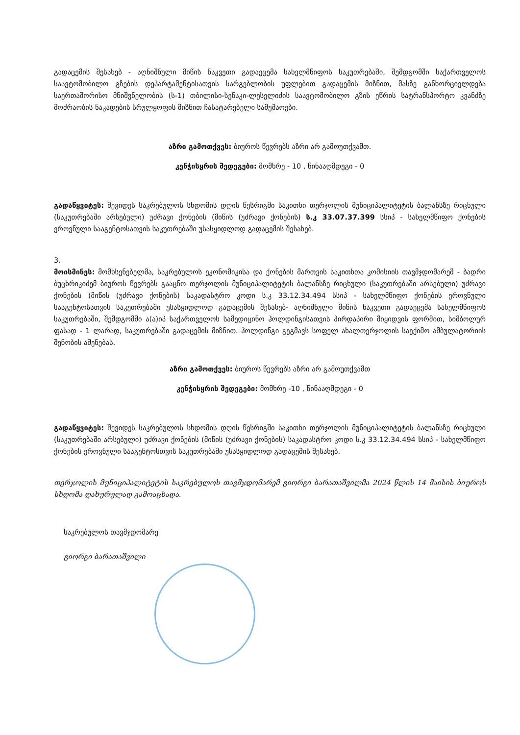გადაცემის შესახებ - აღნიშნული მიწის ნაკვეთი გადაეცემა სახელმწიფოს საკუთრებაში, შემდგომში საქართველოს საავტომობილო გზების დეპარტამენტისათვის სარგებლობის უფლებით გადაცემის მიზნით, მასზე განხორციელდება საერთაშორისო მნიშვნელობის (ს-1) თბილისი-სენაკი-ლესელიძის საავტომობილო გზის ეწრის სატრანსპორტო კვანძზე მოძრაობის ნაკადების სრულყოფის მიზნით ჩასატარებელი სამუშაოები.
აზრი გამოთქვეს: ბიუროს წევრებს აზრი არ გამოუთქვამთ.
კენჭისყრის შედეგები: მომხრე - 10 , წინააღმდეგი - 0
გადაწყვიტეს: შევიდეს საკრებულოს სხდომის დღის წესრიგში საკითხი თერჯოლის მუნიციპალიტეტის ბალანსზე რიცხული (საკუთრებაში არსებული) უძრავი ქონების (მიწის (უძრავი ქონების) ს.კ 33.07.37.399 სსიპ - სახელმწიფო ქონების ეროვნული სააგენტოსათვის საკუთრებაში უსასყიდლოდ გადაცემის შესახებ.
3.
მოისმინეს: მომხსენებელმა, საკრებულოს ეკონომიკისა და ქონების მართვის საკითხთა კომისიის თავმჯდომარემ - ბადრი ბუცხრიკიძემ ბიუროს წევრებს გააცნო თერჯოლის მუნიციპალიტეტის ბალანსზე რიცხული (საკუთრებაში არსებული) უძრავი ქონების (მიწის (უძრავი ქონების) საკადასტრო კოდი ს.კ 33.12.34.494 სსიპ - სახელმწიფო ქონების ეროვნული სააგენტოსათვის საკუთრებაში უსასყიდლოდ გადაცემის შესახებ- აღნიშნული მიწის ნაკვეთი გადაეცემა სახელმწიფოს საკუთრებაში, შემდგომში ა(ა)იპ საქართველოს სამედიცინო ჰოლდინგისათვის პირდაპირი მიყიდვის ფორმით, სიმბოლურ ფასად - 1 ლარად, საკუთრებაში გადაცემის მიზნით. ჰოლდინგი გეგმავს სოფელ ახალთერჯოლის საექიმო ამბულატორიის შენობის აშენებას.
აზრი გამოთქვეს: ბიუროს წევრებს აზრი არ გამოუთქვამთ
კენჭისყრის შედეგები: მომხრე -10 , წინააღმდეგი - 0
გადაწყვიტეს: შევიდეს საკრებულოს სხდომის დღის წესრიგში საკითხი თერჯოლის მუნიციპალიტეტის ბალანსზე რიცხული (საკუთრებაში არსებული) უძრავი ქონების (მიწის (უძრავი ქონების) საკადასტრო კოდი ს.კ 33.12.34.494 სსიპ - სახელმწიფო ქონების ეროვნული სააგენტოსთვის საკუთრებაში უსასყიდლოდ გადაცემის შესახებ.
თერჯოლის მუნიციპალიტეტის საკრებულოს თავმჯდომარემ გიორგი ბარათაშვილმა 2024 წლის 14 მაისის ბიუროს სხდომა დახურულად გამოაცხადა.
საკრებულოს თავმჯდომარე
გიორგი ბარათაშვილი